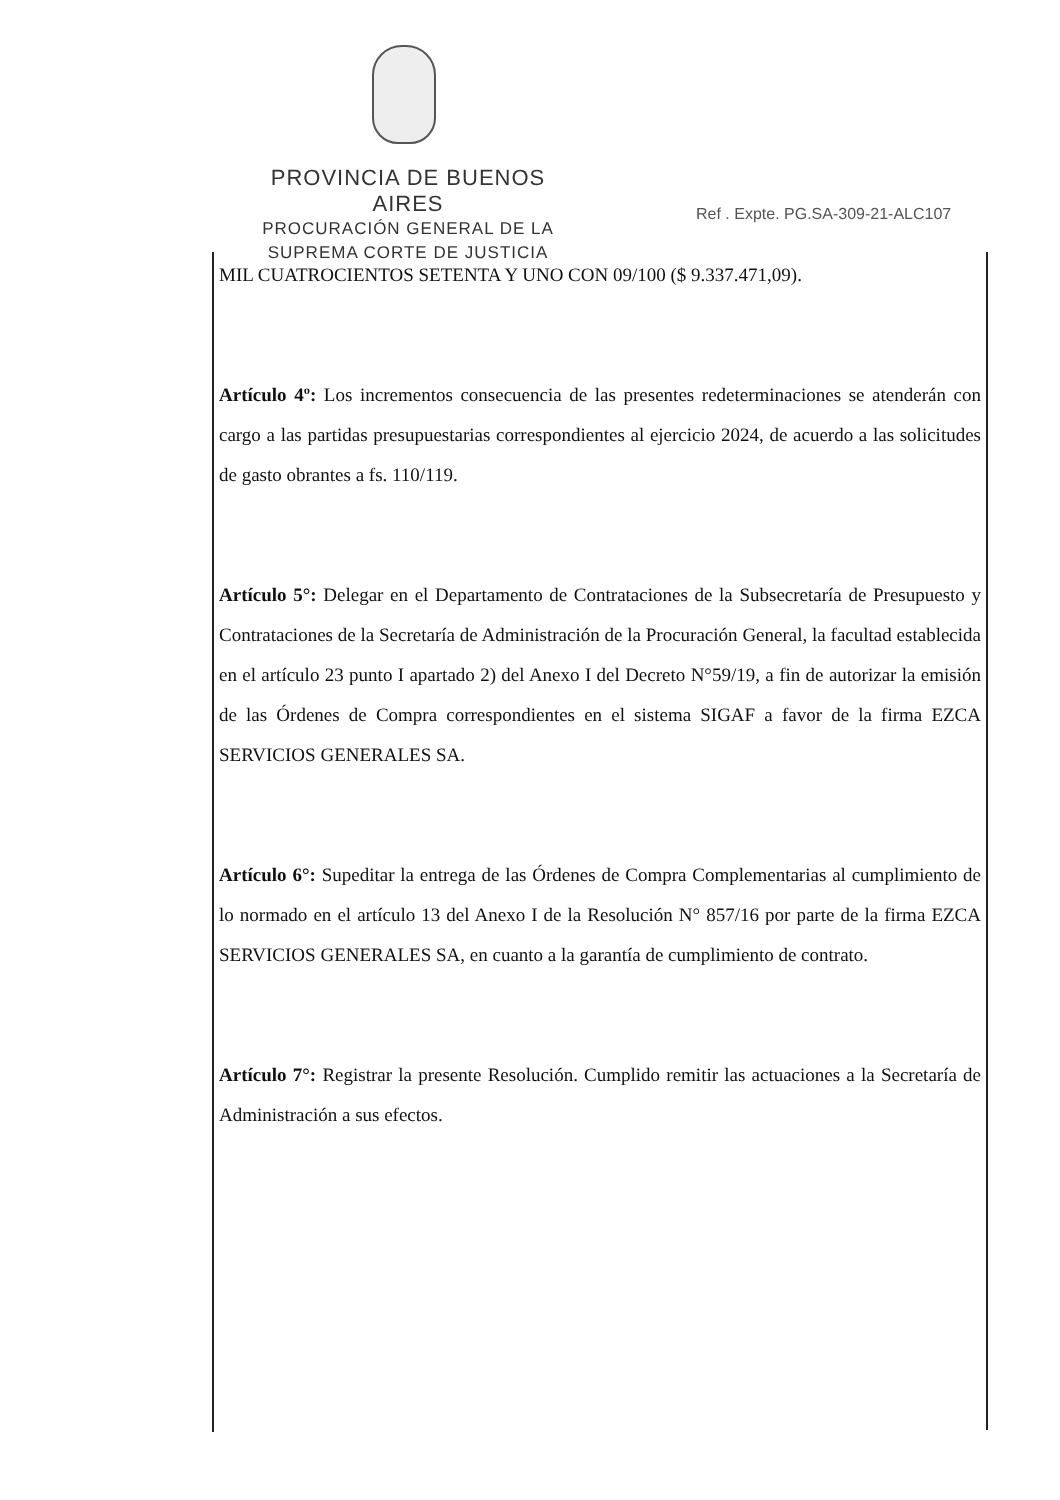PROVINCIA DE BUENOS AIRES
PROCURACIÓN GENERAL DE LA
SUPREMA CORTE DE JUSTICIA
Ref . Expte. PG.SA-309-21-ALC107
MIL CUATROCIENTOS SETENTA Y UNO CON 09/100 ($ 9.337.471,09).
Artículo 4º: Los incrementos consecuencia de las presentes redeterminaciones se atenderán con cargo a las partidas presupuestarias correspondientes al ejercicio 2024, de acuerdo a las solicitudes de gasto obrantes a fs. 110/119.
Artículo 5°: Delegar en el Departamento de Contrataciones de la Subsecretaría de Presupuesto y Contrataciones de la Secretaría de Administración de la Procuración General, la facultad establecida en el artículo 23 punto I apartado 2) del Anexo I del Decreto N°59/19, a fin de autorizar la emisión de las Órdenes de Compra correspondientes en el sistema SIGAF a favor de la firma EZCA SERVICIOS GENERALES SA.
Artículo 6°: Supeditar la entrega de las Órdenes de Compra Complementarias al cumplimiento de lo normado en el artículo 13 del Anexo I de la Resolución N° 857/16 por parte de la firma EZCA SERVICIOS GENERALES SA, en cuanto a la garantía de cumplimiento de contrato.
Artículo 7°: Registrar la presente Resolución. Cumplido remitir las actuaciones a la Secretaría de Administración a sus efectos.